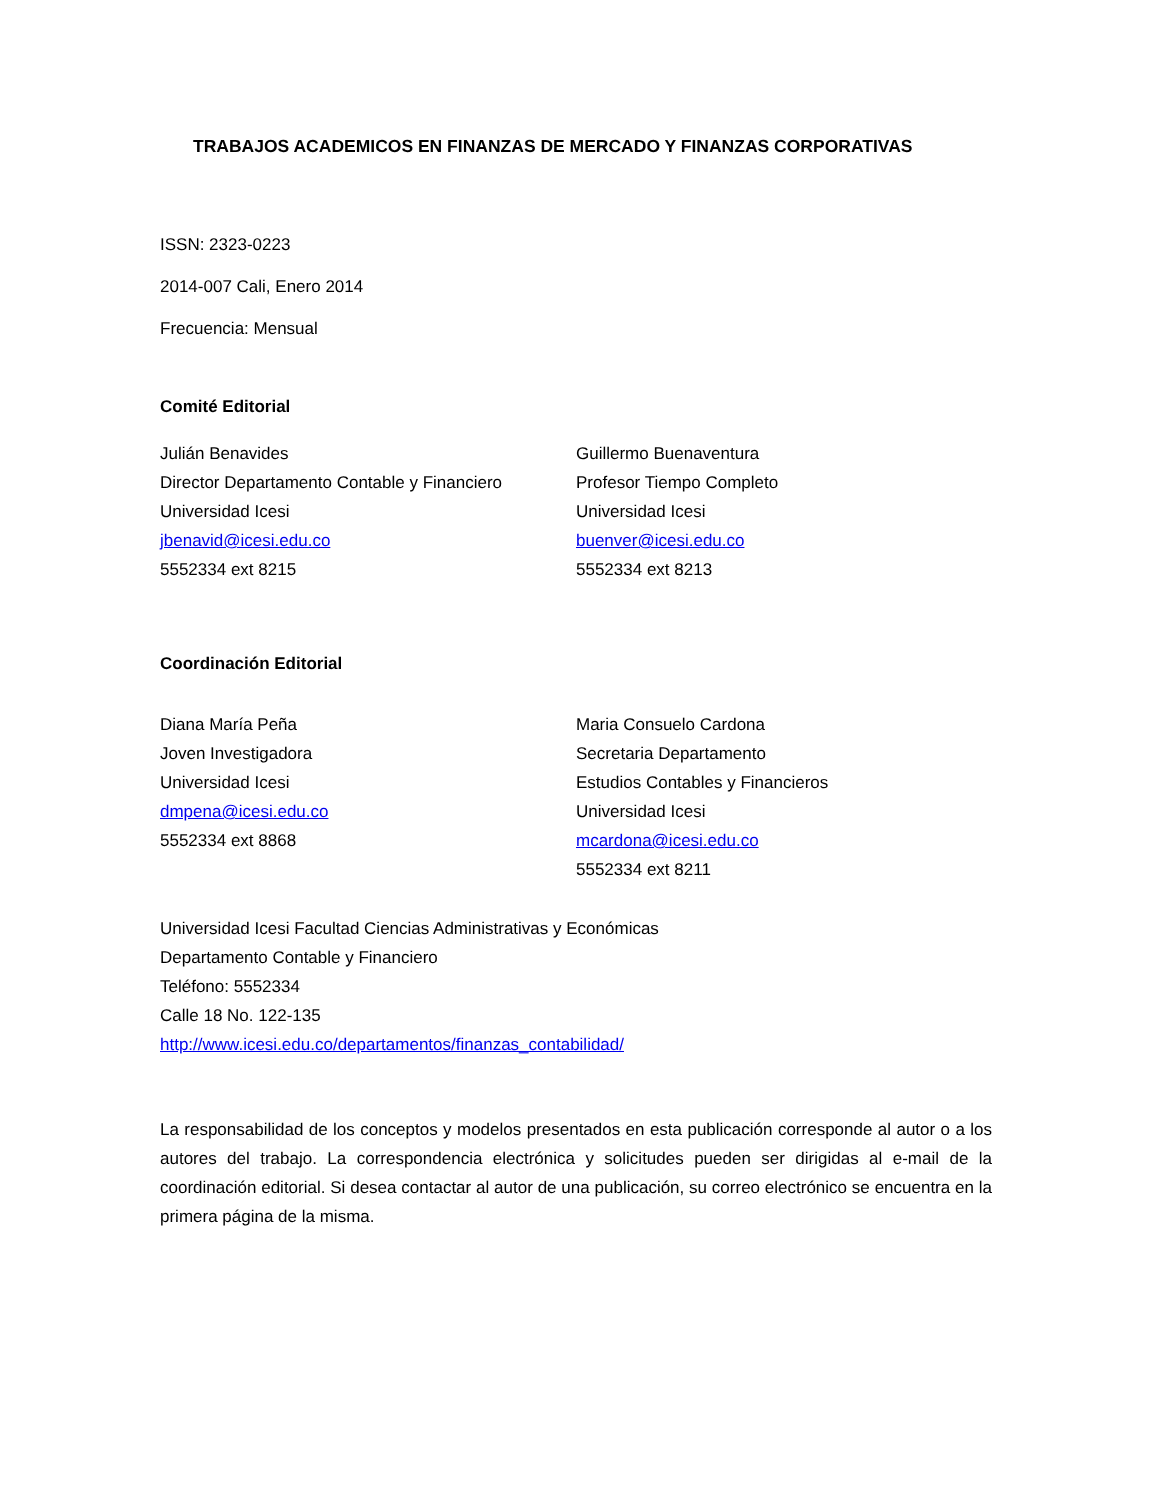TRABAJOS ACADEMICOS EN FINANZAS DE MERCADO Y FINANZAS CORPORATIVAS
ISSN: 2323-0223
2014-007 Cali, Enero 2014
Frecuencia: Mensual
Comité Editorial
Julián Benavides
Director Departamento Contable y Financiero
Universidad Icesi
jbenavid@icesi.edu.co
5552334 ext 8215
Guillermo Buenaventura
Profesor Tiempo Completo
Universidad Icesi
buenver@icesi.edu.co
5552334 ext 8213
Coordinación Editorial
Diana María Peña
Joven Investigadora
Universidad Icesi
dmpena@icesi.edu.co
5552334 ext 8868
Maria Consuelo Cardona
Secretaria Departamento
Estudios Contables y Financieros
Universidad Icesi
mcardona@icesi.edu.co
5552334 ext 8211
Universidad Icesi Facultad Ciencias Administrativas y Económicas
Departamento Contable y Financiero
Teléfono: 5552334
Calle 18 No. 122-135
http://www.icesi.edu.co/departamentos/finanzas_contabilidad/
La responsabilidad de los conceptos y modelos presentados en esta publicación corresponde al autor o a los autores del trabajo. La correspondencia electrónica y solicitudes pueden ser dirigidas al e-mail de la coordinación editorial. Si desea contactar al autor de una publicación, su correo electrónico se encuentra en la primera página de la misma.